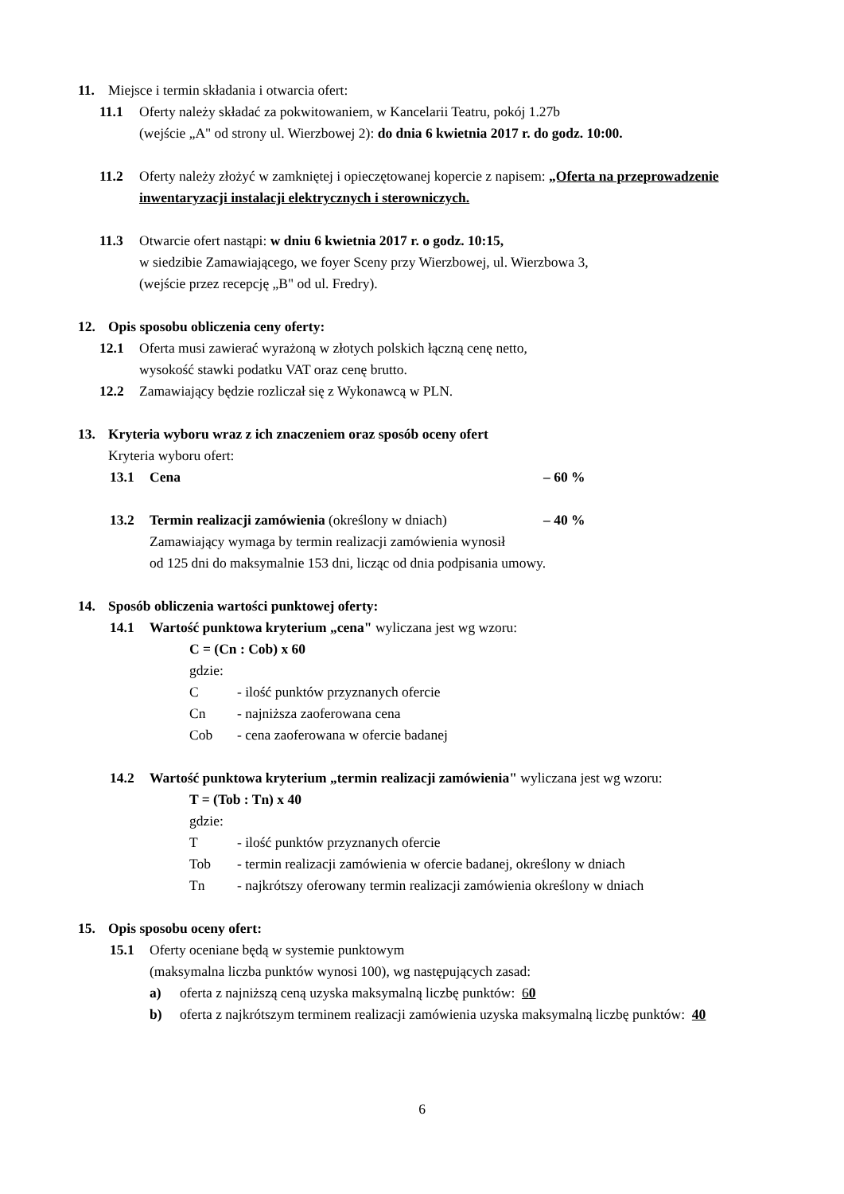11. Miejsce i termin składania i otwarcia ofert:
11.1 Oferty należy składać za pokwitowaniem, w Kancelarii Teatru, pokój 1.27b
(wejście „A" od strony ul. Wierzbowej 2): do dnia 6 kwietnia 2017 r. do godz. 10:00.
11.2 Oferty należy złożyć w zamkniętej i opieczętowanej kopercie z napisem: „Oferta na przeprowadzenie inwentaryzacji instalacji elektrycznych i sterowniczych.
11.3 Otwarcie ofert nastąpi: w dniu 6 kwietnia 2017 r. o godz. 10:15,
w siedzibie Zamawiającego, we foyer Sceny przy Wierzbowej, ul. Wierzbowa 3,
(wejście przez recepcję „B" od ul. Fredry).
12. Opis sposobu obliczenia ceny oferty:
12.1 Oferta musi zawierać wyrażoną w złotych polskich łączną cenę netto,
wysokość stawki podatku VAT oraz cenę brutto.
12.2 Zamawiający będzie rozliczał się z Wykonawcą w PLN.
13. Kryteria wyboru wraz z ich znaczeniem oraz sposób oceny ofert
Kryteria wyboru ofert:
13.1 Cena – 60 %
13.2 Termin realizacji zamówienia (określony w dniach) – 40 %
Zamawiający wymaga by termin realizacji zamówienia wynosił
od 125 dni do maksymalnie 153 dni, licząc od dnia podpisania umowy.
14. Sposób obliczenia wartości punktowej oferty:
14.1 Wartość punktowa kryterium „cena" wyliczana jest wg wzoru:
C = (Cn : Cob) x 60
gdzie:
C - ilość punktów przyznanych ofercie
Cn - najniższa zaoferowana cena
Cob - cena zaoferowana w ofercie badanej
14.2 Wartość punktowa kryterium „termin realizacji zamówienia" wyliczana jest wg wzoru:
T = (Tob : Tn) x 40
gdzie:
T - ilość punktów przyznanych ofercie
Tob - termin realizacji zamówienia w ofercie badanej, określony w dniach
Tn - najkrótszy oferowany termin realizacji zamówienia określony w dniach
15. Opis sposobu oceny ofert:
15.1 Oferty oceniane będą w systemie punktowym
(maksymalna liczba punktów wynosi 100), wg następujących zasad:
a) oferta z najniższą ceną uzyska maksymalną liczbę punktów: 60
b) oferta z najkrótszym terminem realizacji zamówienia uzyska maksymalną liczbę punktów: 40
6